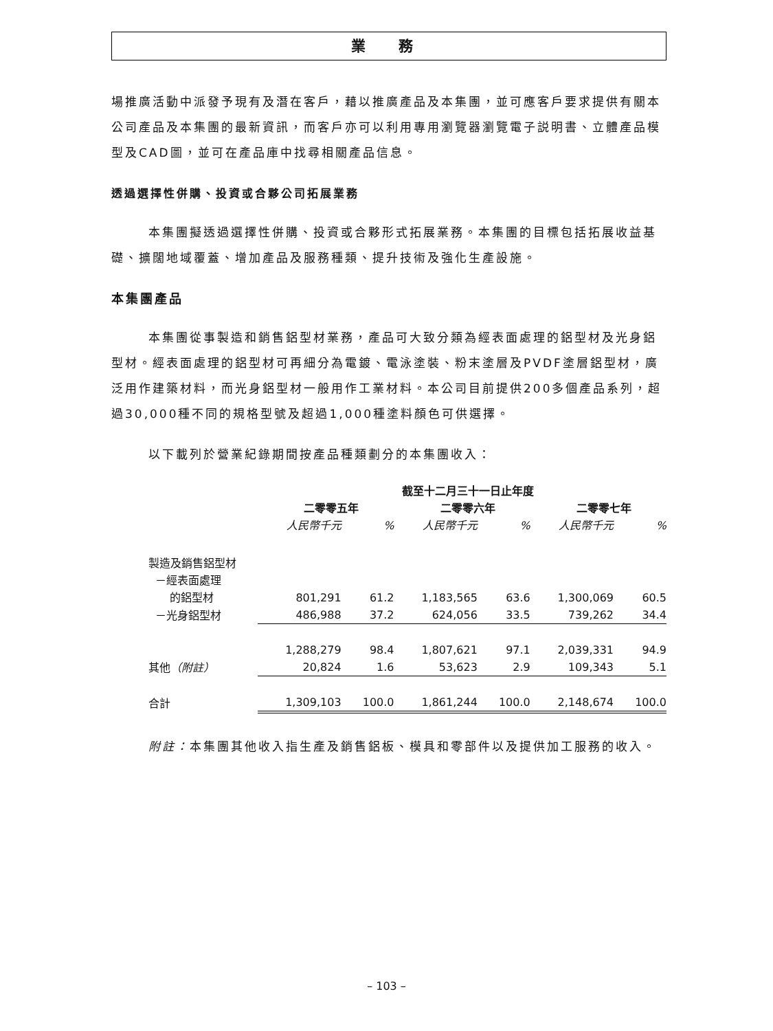業 務
場推廣活動中派發予現有及潛在客戶，藉以推廣產品及本集團，並可應客戶要求提供有關本公司產品及本集團的最新資訊，而客戶亦可以利用專用瀏覽器瀏覽電子説明書、立體產品模型及CAD圖，並可在產品庫中找尋相關產品信息。
透過選擇性併購、投資或合夥公司拓展業務
本集團擬透過選擇性併購、投資或合夥形式拓展業務。本集團的目標包括拓展收益基礎、擴闊地域覆蓋、增加產品及服務種類、提升技術及強化生產設施。
本集團產品
本集團從事製造和銷售鋁型材業務，產品可大致分類為經表面處理的鋁型材及光身鋁型材。經表面處理的鋁型材可再細分為電鍍、電泳塗裝、粉末塗層及PVDF塗層鋁型材，廣泛用作建築材料，而光身鋁型材一般用作工業材料。本公司目前提供200多個產品系列，超過30,000種不同的規格型號及超過1,000種塗料顏色可供選擇。
以下載列於營業紀錄期間按產品種類劃分的本集團收入：
| | 截至十二月三十一日止年度 | | | | | |
| | 二零零五年 | | 二零零六年 | | 二零零七年 | |
| | 人民幣千元 | % | 人民幣千元 | % | 人民幣千元 | % |
| 製造及銷售鋁型材 | | | | | | |
| －經表面處理 | | | | | | |
| 的鋁型材 | 801,291 | 61.2 | 1,183,565 | 63.6 | 1,300,069 | 60.5 |
| －光身鋁型材 | 486,988 | 37.2 | 624,056 | 33.5 | 739,262 | 34.4 |
| | 1,288,279 | 98.4 | 1,807,621 | 97.1 | 2,039,331 | 94.9 |
| 其他 （附註） | 20,824 | 1.6 | 53,623 | 2.9 | 109,343 | 5.1 |
| 合計 | 1,309,103 | 100.0 | 1,861,244 | 100.0 | 2,148,674 | 100.0 |
附註：本集團其他收入指生產及銷售鋁板、模具和零部件以及提供加工服務的收入。
– 103 –